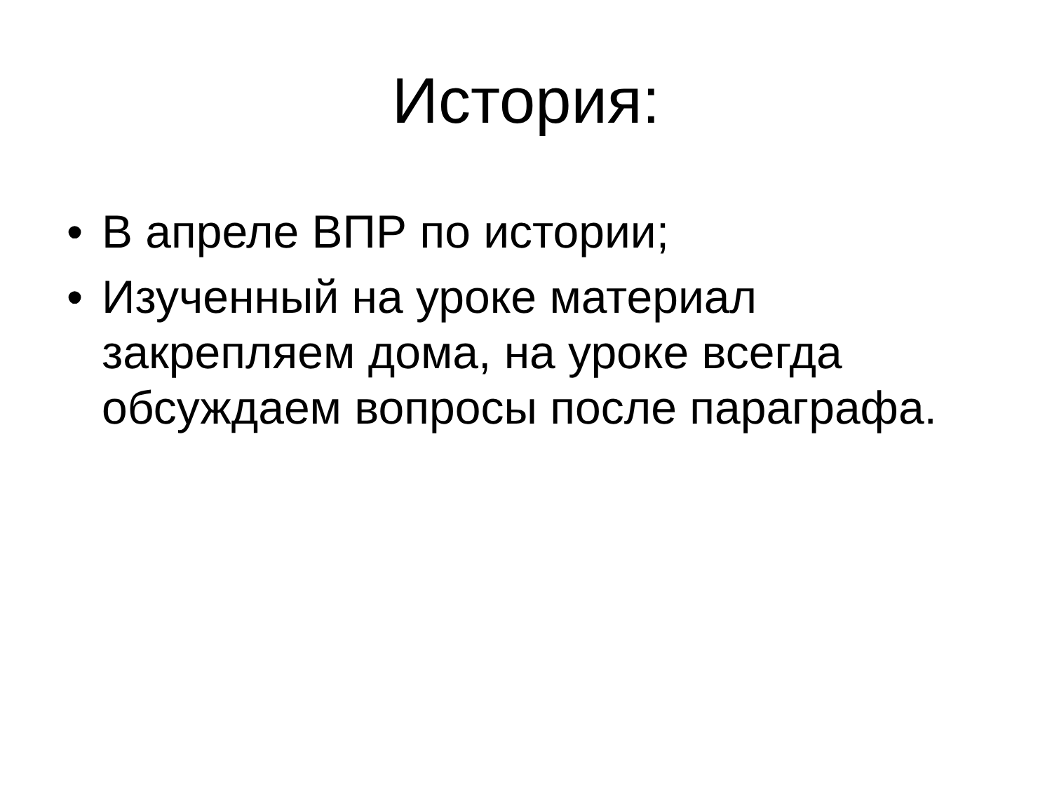История:
• В апреле ВПР по истории;
• Изученный на уроке материал закрепляем дома, на уроке всегда обсуждаем вопросы после параграфа.